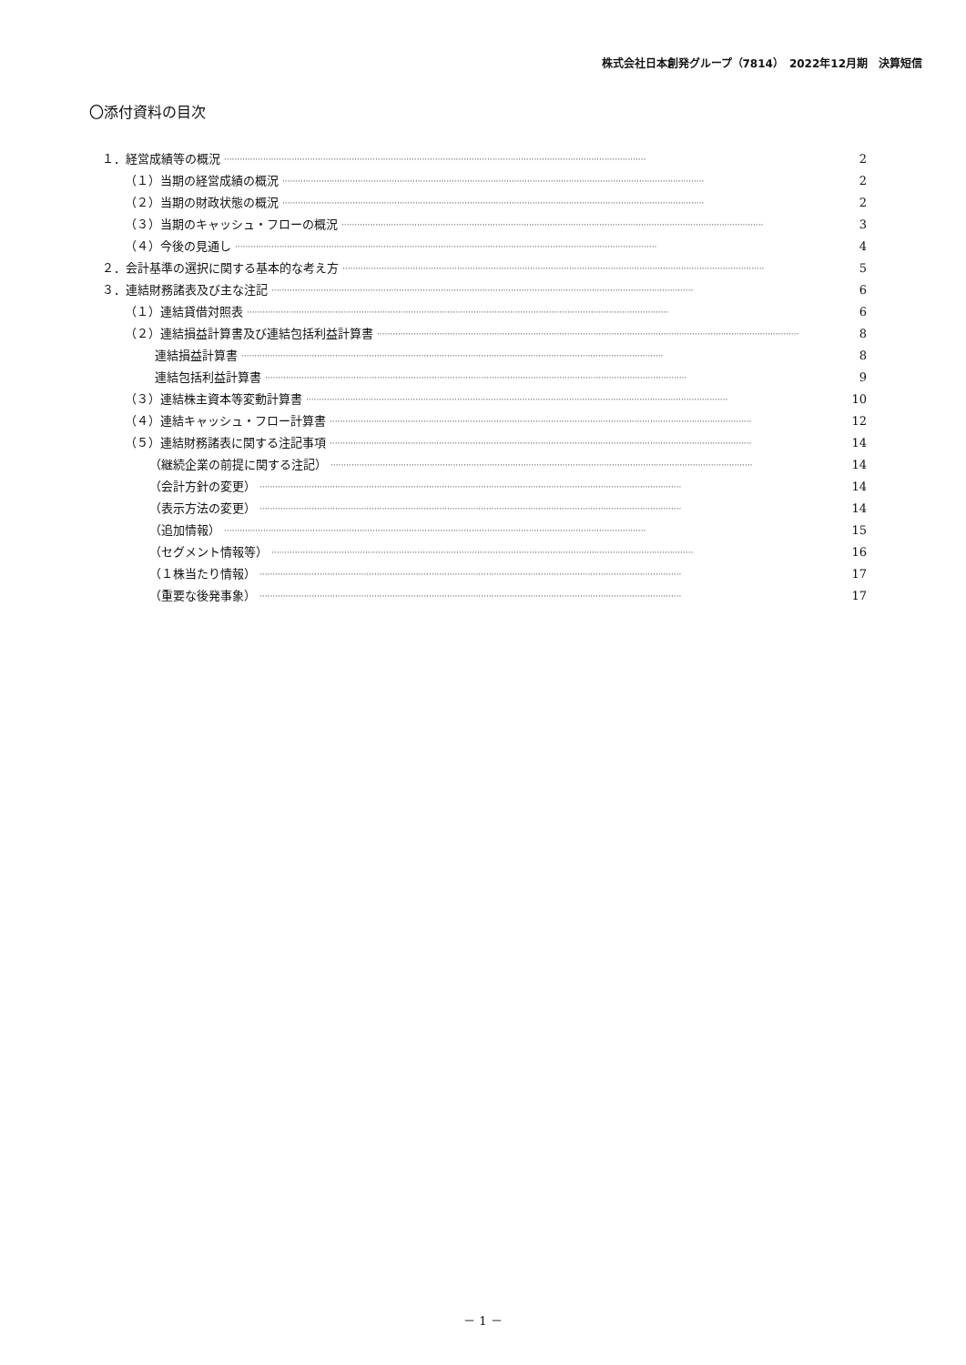株式会社日本創発グループ（7814）　2022年12月期　決算短信
〇添付資料の目次
１．経営成績等の概況 ·································································································································································· 2
（１）当期の経営成績の概況 ·································································································································································· 2
（２）当期の財政状態の概況 ·································································································································································· 2
（３）当期のキャッシュ・フローの概況 ·································································································································································· 3
（４）今後の見通し ·································································································································································· 4
２．会計基準の選択に関する基本的な考え方 ·································································································································································· 5
３．連結財務諸表及び主な注記 ·································································································································································· 6
（１）連結貸借対照表 ·································································································································································· 6
（２）連結損益計算書及び連結包括利益計算書 ·································································································································································· 8
連結損益計算書 ·································································································································································· 8
連結包括利益計算書 ·································································································································································· 9
（３）連結株主資本等変動計算書 ·································································································································································· 10
（４）連結キャッシュ・フロー計算書 ·································································································································································· 12
（５）連結財務諸表に関する注記事項 ·································································································································································· 14
（継続企業の前提に関する注記） ·································································································································································· 14
（会計方針の変更） ·································································································································································· 14
（表示方法の変更） ·································································································································································· 14
（追加情報） ·································································································································································· 15
（セグメント情報等） ·································································································································································· 16
（１株当たり情報） ·································································································································································· 17
（重要な後発事象） ·································································································································································· 17
－ 1 －